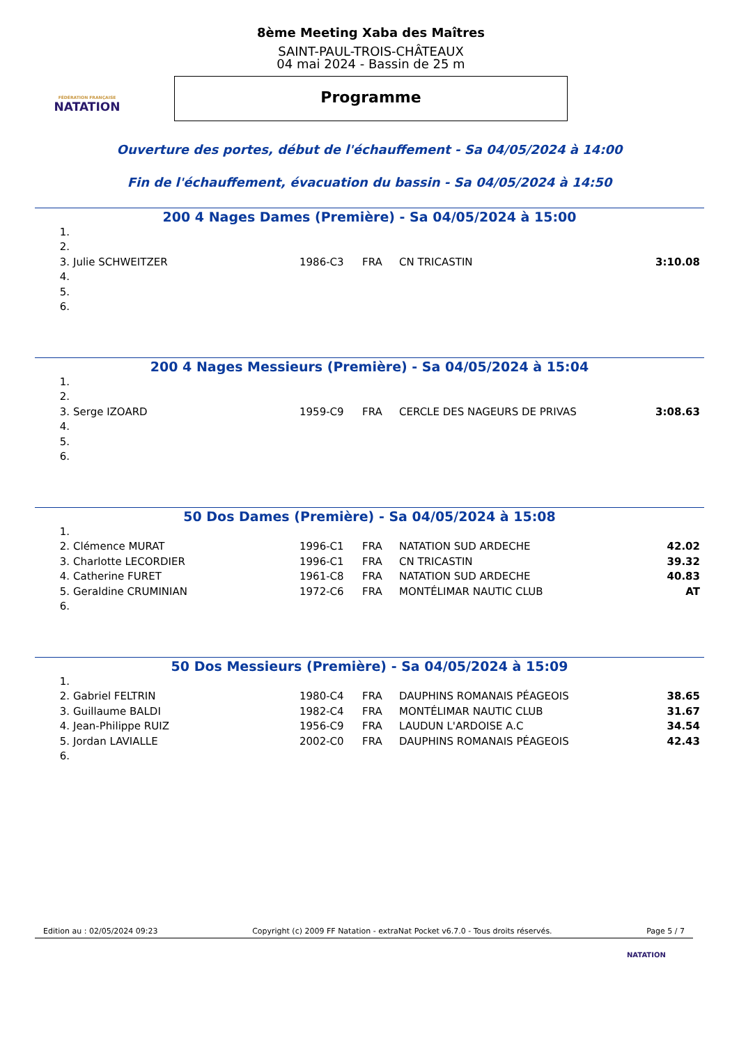FÉDÉRATION FRANÇAISE
NATATION
8ème Meeting Xaba des Maîtres
SAINT-PAUL-TROIS-CHÂTEAUX
04 mai 2024 - Bassin de 25 m
Programme
Ouverture des portes, début de l'échauffement - Sa 04/05/2024 à 14:00
Fin de l'échauffement, évacuation du bassin - Sa 04/05/2024 à 14:50
200 4 Nages Dames (Première) - Sa 04/05/2024 à 15:00
| 1. | | | | | |
| 2. | | | | | |
| 3. | Julie SCHWEITZER | 1986-C3 | FRA | CN TRICASTIN | 3:10.08 |
| 4. | | | | | |
| 5. | | | | | |
| 6. | | | | | |
200 4 Nages Messieurs (Première) - Sa 04/05/2024 à 15:04
| 1. | | | | | |
| 2. | | | | | |
| 3. | Serge IZOARD | 1959-C9 | FRA | CERCLE DES NAGEURS DE PRIVAS | 3:08.63 |
| 4. | | | | | |
| 5. | | | | | |
| 6. | | | | | |
50 Dos Dames (Première) - Sa 04/05/2024 à 15:08
| 1. | | | | | |
| 2. | Clémence MURAT | 1996-C1 | FRA | NATATION SUD ARDECHE | 42.02 |
| 3. | Charlotte LECORDIER | 1996-C1 | FRA | CN TRICASTIN | 39.32 |
| 4. | Catherine FURET | 1961-C8 | FRA | NATATION SUD ARDECHE | 40.83 |
| 5. | Geraldine CRUMINIAN | 1972-C6 | FRA | MONTÉLIMAR NAUTIC CLUB | AT |
| 6. | | | | | |
50 Dos Messieurs (Première) - Sa 04/05/2024 à 15:09
| 1. | | | | | |
| 2. | Gabriel FELTRIN | 1980-C4 | FRA | DAUPHINS ROMANAIS PÉAGEOIS | 38.65 |
| 3. | Guillaume BALDI | 1982-C4 | FRA | MONTÉLIMAR NAUTIC CLUB | 31.67 |
| 4. | Jean-Philippe RUIZ | 1956-C9 | FRA | LAUDUN L'ARDOISE A.C | 34.54 |
| 5. | Jordan LAVIALLE | 2002-C0 | FRA | DAUPHINS ROMANAIS PÉAGEOIS | 42.43 |
| 6. | | | | | |
Edition au : 02/05/2024 09:23 Copyright (c) 2009 FF Natation - extraNat Pocket v6.7.0 - Tous droits réservés. Page 5 / 7
NATATION